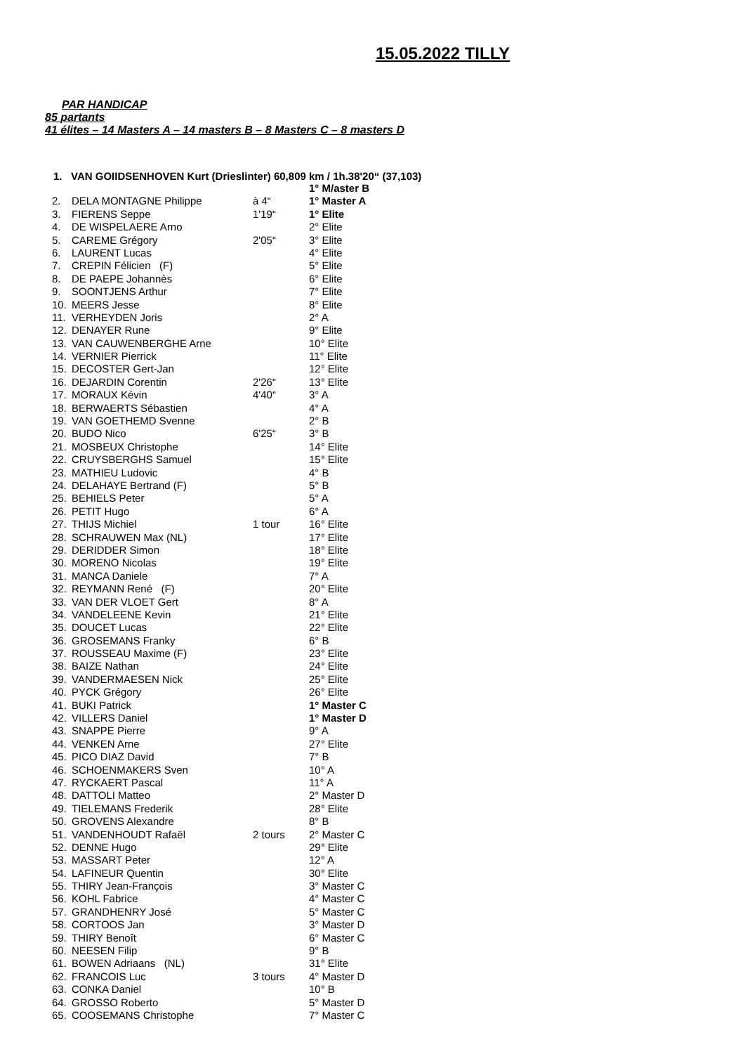15.05.2022 TILLY
PAR HANDICAP
85 partants
41 élites – 14 Masters A – 14 masters B – 8 Masters C – 8 masters D
1. VAN GOIIDSENHOVEN Kurt (Drieslinter) 60,809 km / 1h.38'20“ (37,103)
| | | | 1° M/aster B |
| 2. | DELA MONTAGNE Philippe | à 4“ | 1° Master A |
| 3. | FIERENS Seppe | 1'19“ | 1° Elite |
| 4. | DE WISPELAERE Arno | | 2° Elite |
| 5. | CAREME Grégory | 2'05“ | 3° Elite |
| 6. | LAURENT Lucas | | 4° Elite |
| 7. | CREPIN Félicien (F) | | 5° Elite |
| 8. | DE PAEPE Johannès | | 6° Elite |
| 9. | SOONTJENS Arthur | | 7° Elite |
| 10. | MEERS Jesse | | 8° Elite |
| 11. | VERHEYDEN Joris | | 2° A |
| 12. | DENAYER Rune | | 9° Elite |
| 13. | VAN CAUWENBERGHE Arne | | 10° Elite |
| 14. | VERNIER Pierrick | | 11° Elite |
| 15. | DECOSTER Gert-Jan | | 12° Elite |
| 16. | DEJARDIN Corentin | 2'26“ | 13° Elite |
| 17. | MORAUX Kévin | 4'40“ | 3° A |
| 18. | BERWAERTS Sébastien | | 4° A |
| 19. | VAN GOETHEMD Svenne | | 2° B |
| 20. | BUDO Nico | 6'25“ | 3° B |
| 21. | MOSBEUX Christophe | | 14° Elite |
| 22. | CRUYSBERGHS Samuel | | 15° Elite |
| 23. | MATHIEU Ludovic | | 4° B |
| 24. | DELAHAYE Bertrand (F) | | 5° B |
| 25. | BEHIELS Peter | | 5° A |
| 26. | PETIT Hugo | | 6° A |
| 27. | THIJS Michiel | 1 tour | 16° Elite |
| 28. | SCHRAUWEN Max (NL) | | 17° Elite |
| 29. | DERIDDER Simon | | 18° Elite |
| 30. | MORENO Nicolas | | 19° Elite |
| 31. | MANCA Daniele | | 7° A |
| 32. | REYMANN René (F) | | 20° Elite |
| 33. | VAN DER VLOET Gert | | 8° A |
| 34. | VANDELEENE Kevin | | 21° Elite |
| 35. | DOUCET Lucas | | 22° Elite |
| 36. | GROSEMANS Franky | | 6° B |
| 37. | ROUSSEAU Maxime (F) | | 23° Elite |
| 38. | BAIZE Nathan | | 24° Elite |
| 39. | VANDERMAESEN Nick | | 25° Elite |
| 40. | PYCK Grégory | | 26° Elite |
| 41. | BUKI Patrick | | 1° Master C |
| 42. | VILLERS Daniel | | 1° Master D |
| 43. | SNAPPE Pierre | | 9° A |
| 44. | VENKEN Arne | | 27° Elite |
| 45. | PICO DIAZ David | | 7° B |
| 46. | SCHOENMAKERS Sven | | 10° A |
| 47. | RYCKAERT Pascal | | 11° A |
| 48. | DATTOLI Matteo | | 2° Master D |
| 49. | TIELEMANS Frederik | | 28° Elite |
| 50. | GROVENS Alexandre | | 8° B |
| 51. | VANDENHOUDT Rafaël | 2 tours | 2° Master C |
| 52. | DENNE Hugo | | 29° Elite |
| 53. | MASSART Peter | | 12° A |
| 54. | LAFINEUR Quentin | | 30° Elite |
| 55. | THIRY Jean-François | | 3° Master C |
| 56. | KOHL Fabrice | | 4° Master C |
| 57. | GRANDHENRY José | | 5° Master C |
| 58. | CORTOOS Jan | | 3° Master D |
| 59. | THIRY Benoît | | 6° Master C |
| 60. | NEESEN Filip | | 9° B |
| 61. | BOWEN Adriaans (NL) | | 31° Elite |
| 62. | FRANCOIS Luc | 3 tours | 4° Master D |
| 63. | CONKA Daniel | | 10° B |
| 64. | GROSSO Roberto | | 5° Master D |
| 65. | COOSEMANS Christophe | | 7° Master C |